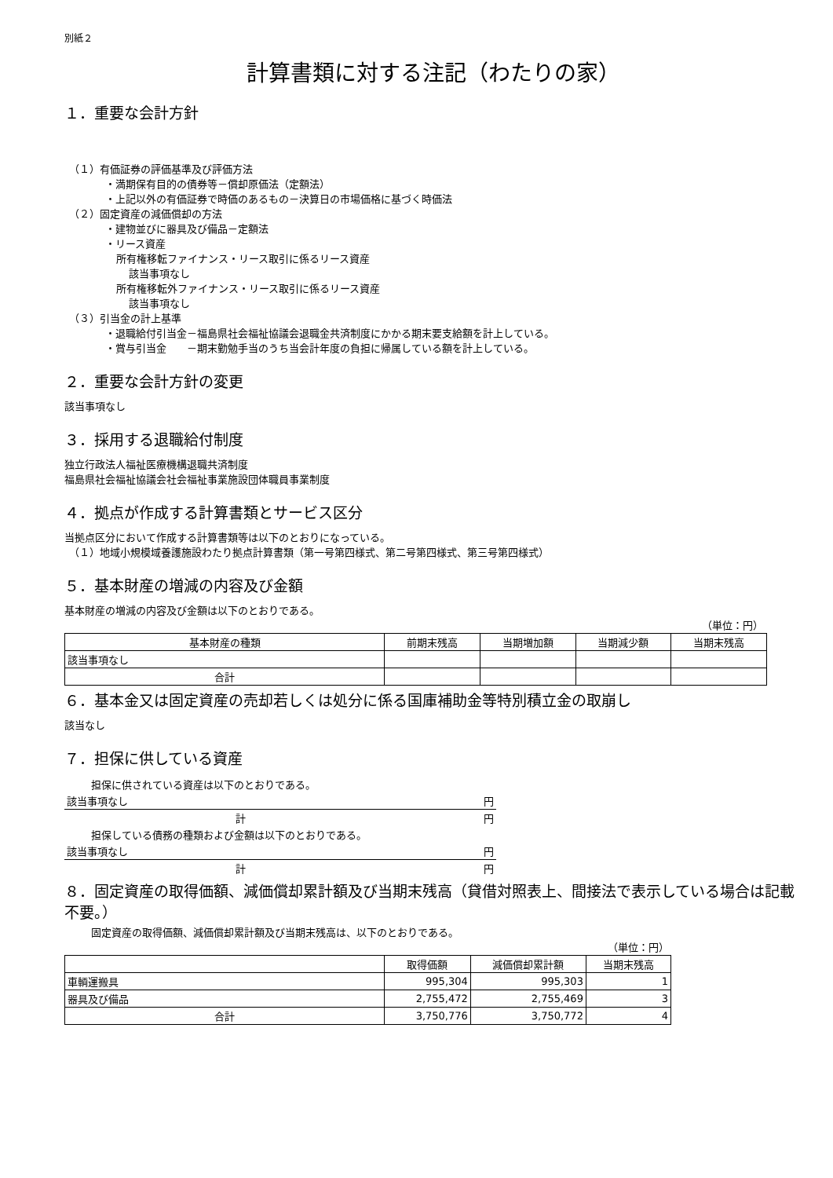別紙２
計算書類に対する注記（わたりの家）
１．重要な会計方針
（１）有価証券の評価基準及び評価方法
・満期保有目的の債券等－償却原価法（定額法）
・上記以外の有価証券で時価のあるもの－決算日の市場価格に基づく時価法
（２）固定資産の減価償却の方法
・建物並びに器具及び備品－定額法
・リース資産
所有権移転ファイナンス・リース取引に係るリース資産
該当事項なし
所有権移転外ファイナンス・リース取引に係るリース資産
該当事項なし
（３）引当金の計上基準
・退職給付引当金－福島県社会福祉協議会退職金共済制度にかかる期末要支給額を計上している。
・賞与引当金　　－期末勤勉手当のうち当会計年度の負担に帰属している額を計上している。
２．重要な会計方針の変更
該当事項なし
３．採用する退職給付制度
独立行政法人福祉医療機構退職共済制度
福島県社会福祉協議会社会福祉事業施設団体職員事業制度
４．拠点が作成する計算書類とサービス区分
当拠点区分において作成する計算書類等は以下のとおりになっている。
（１）地域小規模域養護施設わたり拠点計算書類（第一号第四様式、第二号第四様式、第三号第四様式）
５．基本財産の増減の内容及び金額
基本財産の増減の内容及び金額は以下のとおりである。
（単位：円）
| 基本財産の種類 | 前期末残高 | 当期増加額 | 当期減少額 | 当期末残高 |
| --- | --- | --- | --- | --- |
| 該当事項なし | | | | |
| 合計 | | | | |
６．基本金又は固定資産の売却若しくは処分に係る国庫補助金等特別積立金の取崩し
該当なし
７．担保に供している資産
| 担保に供されている資産は以下のとおりである。 | |
| 該当事項なし | 円 |
| 計 | 円 |
| 担保している債務の種類および金額は以下のとおりである。 | |
| 該当事項なし | 円 |
| 計 | 円 |
８．固定資産の取得価額、減価償却累計額及び当期末残高（貸借対照表上、間接法で表示している場合は記載不要。）
固定資産の取得価額、減価償却累計額及び当期末残高は、以下のとおりである。
（単位：円）
| | 取得価額 | 減価償却累計額 | 当期末残高 |
| --- | --- | --- | --- |
| 車輌運搬具 | 995,304 | 995,303 | 1 |
| 器具及び備品 | 2,755,472 | 2,755,469 | 3 |
| 合計 | 3,750,776 | 3,750,772 | 4 |